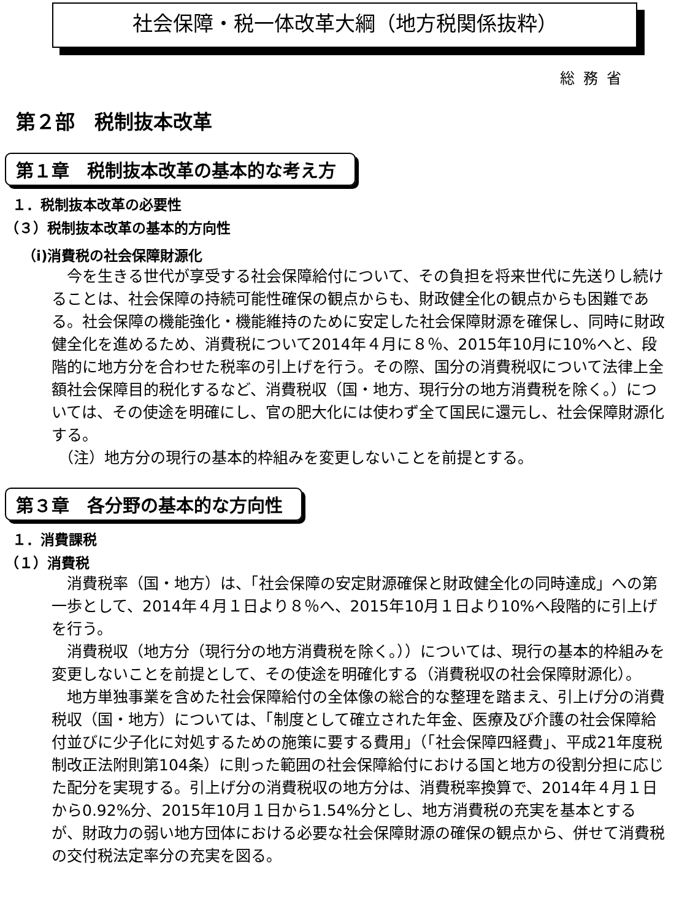社会保障・税一体改革大綱（地方税関係抜粋）
総務省
第２部　税制抜本改革
第１章　税制抜本改革の基本的な考え方
１．税制抜本改革の必要性
（３）税制抜本改革の基本的方向性
（ⅰ)消費税の社会保障財源化
今を生きる世代が享受する社会保障給付について、その負担を将来世代に先送りし続けることは、社会保障の持続可能性確保の観点からも、財政健全化の観点からも困難である。社会保障の機能強化・機能維持のために安定した社会保障財源を確保し、同時に財政健全化を進めるため、消費税について2014年４月に８％、2015年10月に10%へと、段階的に地方分を合わせた税率の引上げを行う。その際、国分の消費税収について法律上全額社会保障目的税化するなど、消費税収（国・地方、現行分の地方消費税を除く。）については、その使途を明確にし、官の肥大化には使わず全て国民に還元し、社会保障財源化する。
（注）地方分の現行の基本的枠組みを変更しないことを前提とする。
第３章　各分野の基本的な方向性
１．消費課税
（１）消費税
消費税率（国・地方）は、「社会保障の安定財源確保と財政健全化の同時達成」への第一歩として、2014年４月１日より８％へ、2015年10月１日より10%へ段階的に引上げを行う。
消費税収（地方分（現行分の地方消費税を除く。））については、現行の基本的枠組みを変更しないことを前提として、その使途を明確化する（消費税収の社会保障財源化）。
地方単独事業を含めた社会保障給付の全体像の総合的な整理を踏まえ、引上げ分の消費税収（国・地方）については、「制度として確立された年金、医療及び介護の社会保障給付並びに少子化に対処するための施策に要する費用」（「社会保障四経費」、平成21年度税制改正法附則第104条）に則った範囲の社会保障給付における国と地方の役割分担に応じた配分を実現する。引上げ分の消費税収の地方分は、消費税率換算で、2014年４月１日から0.92%分、2015年10月１日から1.54%分とし、地方消費税の充実を基本とするが、財政力の弱い地方団体における必要な社会保障財源の確保の観点から、併せて消費税の交付税法定率分の充実を図る。